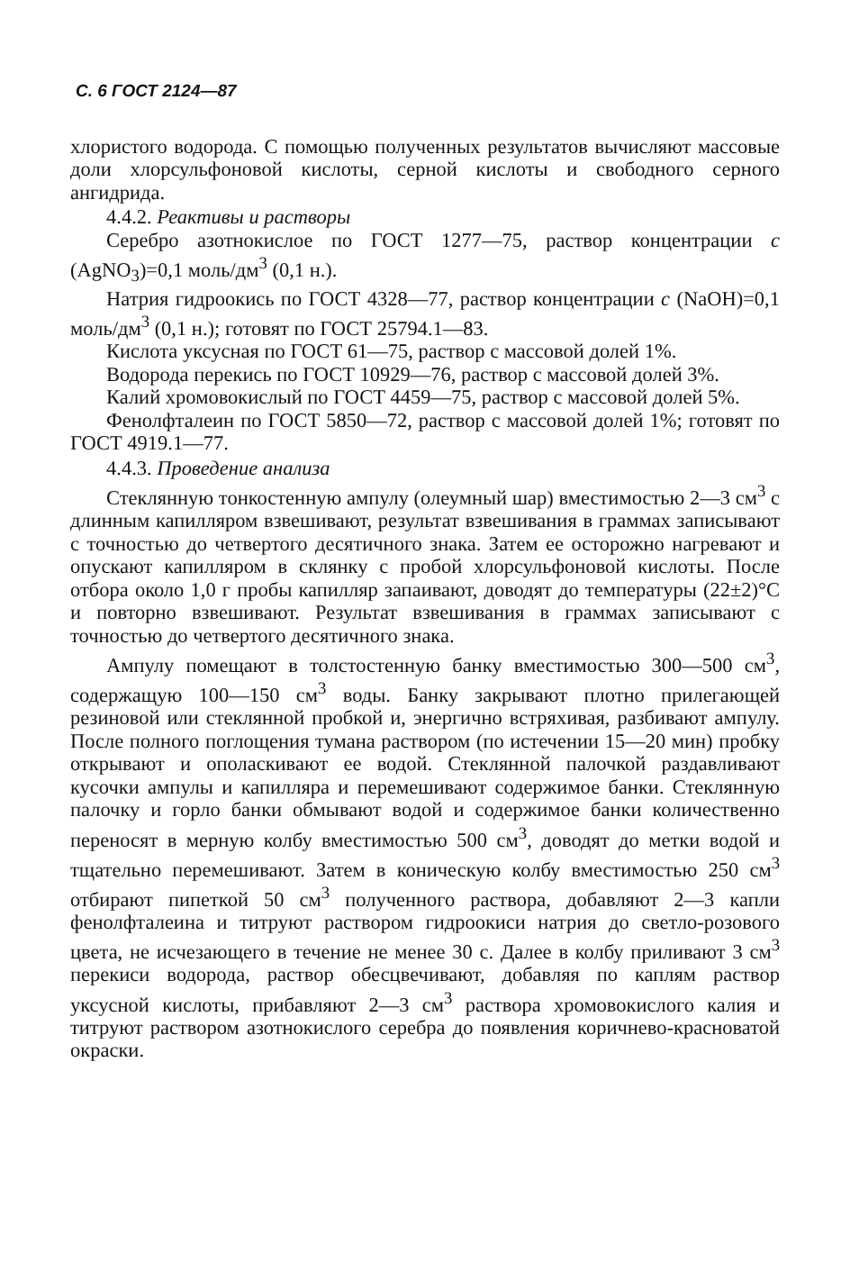С. 6 ГОСТ 2124—87
хлористого водорода. С помощью полученных результатов вычисляют массовые доли хлорсульфоновой кислоты, серной кислоты и свободного серного ангидрида.
4.4.2. Реактивы и растворы
Серебро азотнокислое по ГОСТ 1277—75, раствор концентрации c (AgNO<sub>3</sub>)=0,1 моль/дм<sup>3</sup> (0,1 н.).
Натрия гидроокись по ГОСТ 4328—77, раствор концентрации c (NaOH)=0,1 моль/дм<sup>3</sup> (0,1 н.); готовят по ГОСТ 25794.1—83.
Кислота уксусная по ГОСТ 61—75, раствор с массовой долей 1%.
Водорода перекись по ГОСТ 10929—76, раствор с массовой долей 3%.
Калий хромовокислый по ГОСТ 4459—75, раствор с массовой долей 5%.
Фенолфталеин по ГОСТ 5850—72, раствор с массовой долей 1%; готовят по ГОСТ 4919.1—77.
4.4.3. Проведение анализа
Стеклянную тонкостенную ампулу (олеумный шар) вместимостью 2—3 см<sup>3</sup> с длинным капилляром взвешивают, результат взвешивания в граммах записывают с точностью до четвертого десятичного знака. Затем ее осторожно нагревают и опускают капилляром в склянку с пробой хлорсульфоновой кислоты. После отбора около 1,0 г пробы капилляр запаивают, доводят до температуры (22±2)°С и повторно взвешивают. Результат взвешивания в граммах записывают с точностью до четвертого десятичного знака.
Ампулу помещают в толстостенную банку вместимостью 300—500 см<sup>3</sup>, содержащую 100—150 см<sup>3</sup> воды. Банку закрывают плотно прилегающей резиновой или стеклянной пробкой и, энергично встряхивая, разбивают ампулу. После полного поглощения тумана раствором (по истечении 15—20 мин) пробку открывают и ополаскивают ее водой. Стеклянной палочкой раздавливают кусочки ампулы и капилляра и перемешивают содержимое банки. Стеклянную палочку и горло банки обмывают водой и содержимое банки количественно переносят в мерную колбу вместимостью 500 см<sup>3</sup>, доводят до метки водой и тщательно перемешивают. Затем в коническую колбу вместимостью 250 см<sup>3</sup> отбирают пипеткой 50 см<sup>3</sup> полученного раствора, добавляют 2—3 капли фенолфталеина и титруют раствором гидроокиси натрия до светло-розового цвета, не исчезающего в течение не менее 30 с. Далее в колбу приливают 3 см<sup>3</sup> перекиси водорода, раствор обесцвечивают, добавляя по каплям раствор уксусной кислоты, прибавляют 2—3 см<sup>3</sup> раствора хромовокислого калия и титруют раствором азотнокислого серебра до появления коричнево-красноватой окраски.